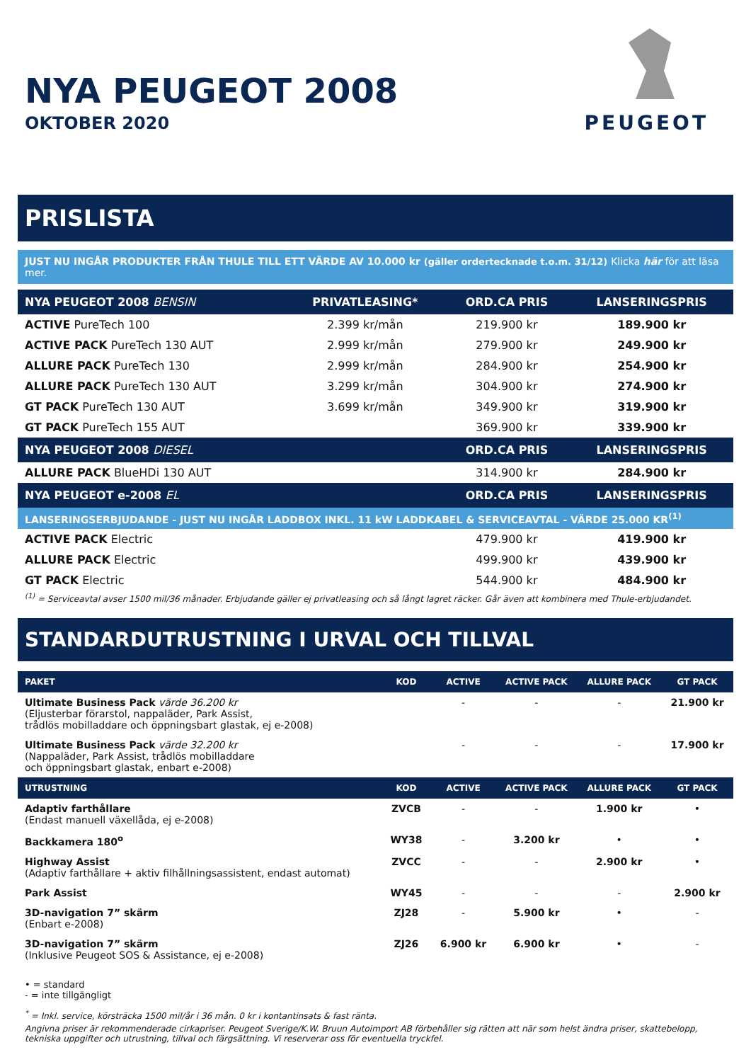NYA PEUGEOT 2008
OKTOBER 2020
PEUGEOT
PRISLISTA
JUST NU INGÅR PRODUKTER FRÅN THULE TILL ETT VÄRDE AV 10.000 kr (gäller ordertecknade t.o.m. 31/12) Klicka här för att läsa mer.
| NYA PEUGEOT 2008 BENSIN | PRIVATLEASING* | ORD.CA PRIS | LANSERINGSPRIS |
| --- | --- | --- | --- |
| ACTIVE PureTech 100 | 2.399 kr/mån | 219.900 kr | 189.900 kr |
| ACTIVE PACK PureTech 130 AUT | 2.999 kr/mån | 279.900 kr | 249.900 kr |
| ALLURE PACK PureTech 130 | 2.999 kr/mån | 284.900 kr | 254.900 kr |
| ALLURE PACK PureTech 130 AUT | 3.299 kr/mån | 304.900 kr | 274.900 kr |
| GT PACK PureTech 130 AUT | 3.699 kr/mån | 349.900 kr | 319.900 kr |
| GT PACK PureTech 155 AUT | | 369.900 kr | 339.900 kr |
| NYA PEUGEOT 2008 DIESEL | | ORD.CA PRIS | LANSERINGSPRIS |
| ALLURE PACK BlueHDi 130 AUT | | 314.900 kr | 284.900 kr |
| NYA PEUGEOT e-2008 EL | | ORD.CA PRIS | LANSERINGSPRIS |
| LANSERINGSERBJUDANDE - JUST NU INGÅR LADDBOX INKL. 11 kW LADDKABEL & SERVICEAVTAL - VÄRDE 25.000 KR<sup>(1)</sup> | | | |
| ACTIVE PACK Electric | | 479.900 kr | 419.900 kr |
| ALLURE PACK Electric | | 499.900 kr | 439.900 kr |
| GT PACK Electric | | 544.900 kr | 484.900 kr |
<sup>(1)</sup> = Serviceavtal avser 1500 mil/36 månader. Erbjudande gäller ej privatleasing och så långt lagret räcker. Går även att kombinera med Thule-erbjudandet.
STANDARDUTRUSTNING I URVAL OCH TILLVAL
| PAKET | KOD | ACTIVE | ACTIVE PACK | ALLURE PACK | GT PACK |
| --- | --- | --- | --- | --- | --- |
| Ultimate Business Pack värde 36.200 kr (Eljusterbar förarstol, nappaläder, Park Assist, trådlös mobilladdare och öppningsbart glastak, ej e-2008) | | - | - | - | 21.900 kr |
| Ultimate Business Pack värde 32.200 kr (Nappaläder, Park Assist, trådlös mobilladdare och öppningsbart glastak, enbart e-2008) | | - | - | - | 17.900 kr |
| UTRUSTNING | KOD | ACTIVE | ACTIVE PACK | ALLURE PACK | GT PACK |
| Adaptiv farthållare (Endast manuell växellåda, ej e-2008) | ZVCB | - | - | 1.900 kr | • |
| Backkamera 180<sup>o</sup> | WY38 | - | 3.200 kr | • | • |
| Highway Assist (Adaptiv farthållare + aktiv filhållningsassistent, endast automat) | ZVCC | - | - | 2.900 kr | • |
| Park Assist | WY45 | - | - | - | 2.900 kr |
| 3D-navigation 7” skärm (Enbart e-2008) | ZJ28 | - | 5.900 kr | • | - |
| 3D-navigation 7” skärm (Inklusive Peugeot SOS & Assistance, ej e-2008) | ZJ26 | 6.900 kr | 6.900 kr | • | - |
• = standard
- = inte tillgängligt
<sup>*</sup> = Inkl. service, körsträcka 1500 mil/år i 36 mån. 0 kr i kontantinsats & fast ränta.
Angivna priser är rekommenderade cirkapriser. Peugeot Sverige/K.W. Bruun Autoimport AB förbehåller sig rätten att när som helst ändra priser, skattebelopp, tekniska uppgifter och utrustning, tillval och färgsättning. Vi reserverar oss för eventuella tryckfel.